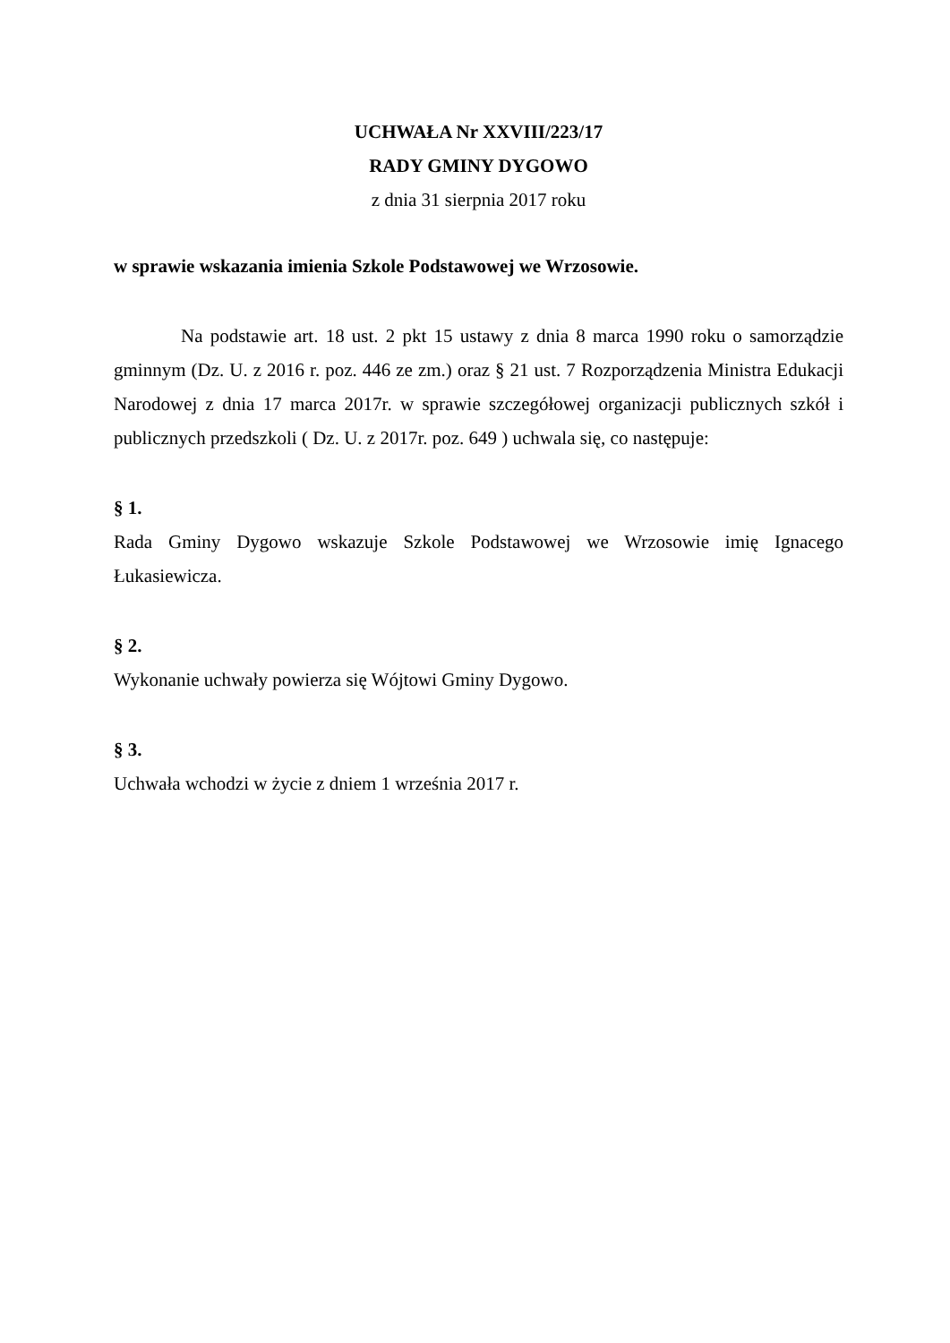UCHWAŁA Nr XXVIII/223/17
RADY GMINY DYGOWO
z dnia 31 sierpnia 2017 roku
w sprawie wskazania imienia Szkole Podstawowej we Wrzosowie.
Na podstawie art. 18 ust. 2 pkt 15 ustawy z dnia 8 marca 1990 roku o samorządzie gminnym (Dz. U. z 2016 r. poz. 446 ze zm.) oraz § 21 ust. 7 Rozporządzenia Ministra Edukacji Narodowej z dnia 17 marca 2017r. w sprawie szczegółowej organizacji publicznych szkół i publicznych przedszkoli ( Dz. U. z 2017r. poz. 649 ) uchwala się, co następuje:
§ 1.
Rada Gminy Dygowo wskazuje Szkole Podstawowej we Wrzosowie imię Ignacego Łukasiewicza.
§ 2.
Wykonanie uchwały powierza się Wójtowi Gminy Dygowo.
§ 3.
Uchwała wchodzi w życie z dniem 1 września 2017 r.